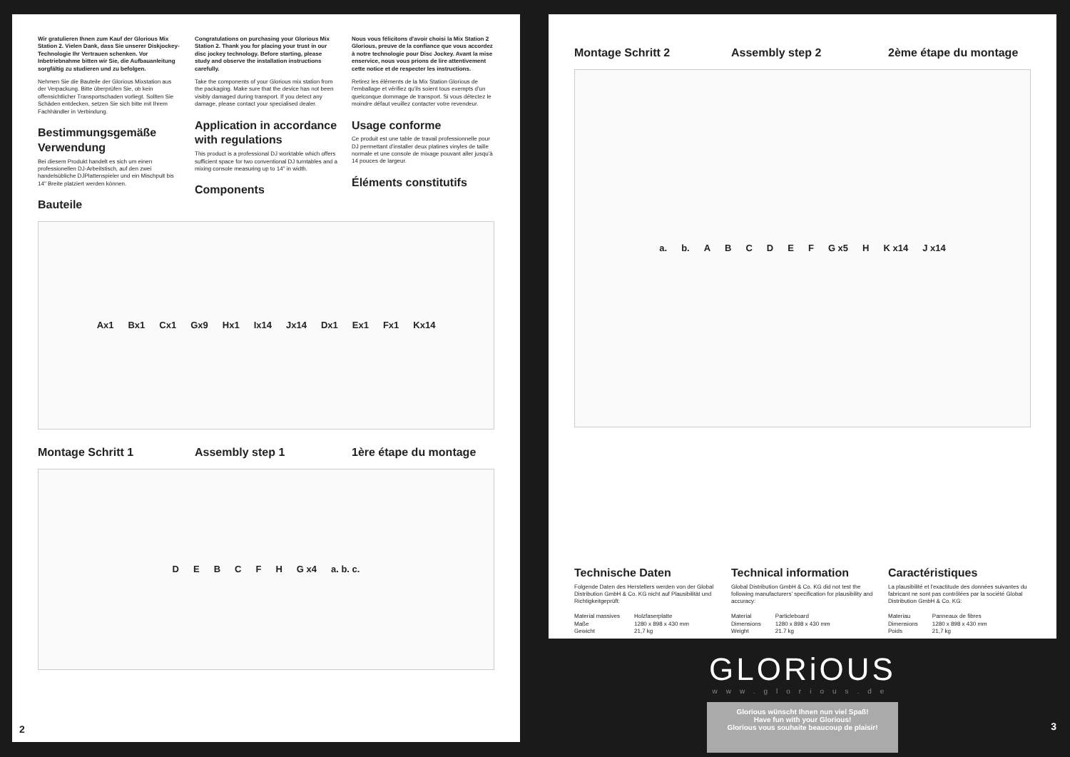Wir gratulieren Ihnen zum Kauf der Glorious Mix Station 2. Vielen Dank, dass Sie unserer Diskjockey-Technologie Ihr Vertrauen schenken. Vor Inbetriebnahme bitten wir Sie, die Aufbauanleitung sorgfältig zu studieren und zu befolgen.
Nehmen Sie die Bauteile der Glorious Mixstation aus der Verpackung. Bitte überprüfen Sie, ob kein offensichtlicher Transportschaden vorliegt. Sollten Sie Schäden entdecken, setzen Sie sich bitte mit Ihrem Fachhändler in Verbindung.
Bestimmungsgemäße Verwendung
Bei diesem Produkt handelt es sich um einen professionellen DJ-Arbeitstisch, auf den zwei handelsübliche DJPlattenspieler und ein Mischpult bis 14" Breite platziert werden können.
Bauteile
Congratulations on purchasing your Glorious Mix Station 2. Thank you for placing your trust in our disc jockey technology. Before starting, please study and observe the installation instructions carefully.
Take the components of your Glorious mix station from the packaging. Make sure that the device has not been visibly damaged during transport. If you detect any damage, please contact your specialised dealer.
Application in accordance with regulations
This product is a professional DJ worktable which offers sufficient space for two conventional DJ turntables and a mixing console measuring up to 14" in width.
Components
Nous vous félicitons d'avoir choisi la Mix Station 2 Glorious, preuve de la confiance que vous accordez à notre technologie pour Disc Jockey. Avant la mise enservice, nous vous prions de lire attentivement cette notice et de respecter les instructions.
Retirez les éléments de la Mix Station Glorious de l'emballage et vérifiez qu'ils soient tous exempts d'un quelconque dommage de transport. Si vous détectez le moindre défaut veuillez contacter votre revendeur.
Usage conforme
Ce produit est une table de travail professionnelle pour DJ permettant d'installer deux platines vinyles de taille normale et une console de mixage pouvant aller jusqu'à 14 pouces de largeur.
Éléments constitutifs
Ax1 Bx1 Cx1 Gx9 Hx1 Ix14 Jx14 Dx1 Ex1 Fx1 Kx14
Montage Schritt 1 Assembly step 1 1ère étape du montage
D E B C F H G x4 a. b. c.
2
Montage Schritt 2 Assembly step 2 2ème étape du montage
a. b. A B C D E F G x5 H K x14 J x14
Technische Daten
Folgende Daten des Herstellers werden von der Global Distribution GmbH & Co. KG nicht auf Plausibilität und Richtigkeitgeprüft:
| Material massives | Holzfaserplatte |
| Maße | 1280 x 898 x 430 mm |
| Gewicht | 21,7 kg |
Technical information
Global Distribution GmbH & Co. KG did not test the following manufacturers' specification for plausibility and accuracy:
| Material | Particleboard |
| Dimensions | 1280 x 898 x 430 mm |
| Weight | 21.7 kg |
Caractéristiques
La plausibilité et l'exactitude des données suivantes du fabricant ne sont pas contrôlées par la société Global Distribution GmbH & Co. KG:
| Materiau | Panneaux de fibres |
| Dimensions | 1280 x 898 x 430 mm |
| Poids | 21,7 kg |
GLORiOUS
www.glorious.de
Glorious wünscht Ihnen nun viel Spaß!
Have fun with your Glorious!
Glorious vous souhaite beaucoup de plaisir!
3